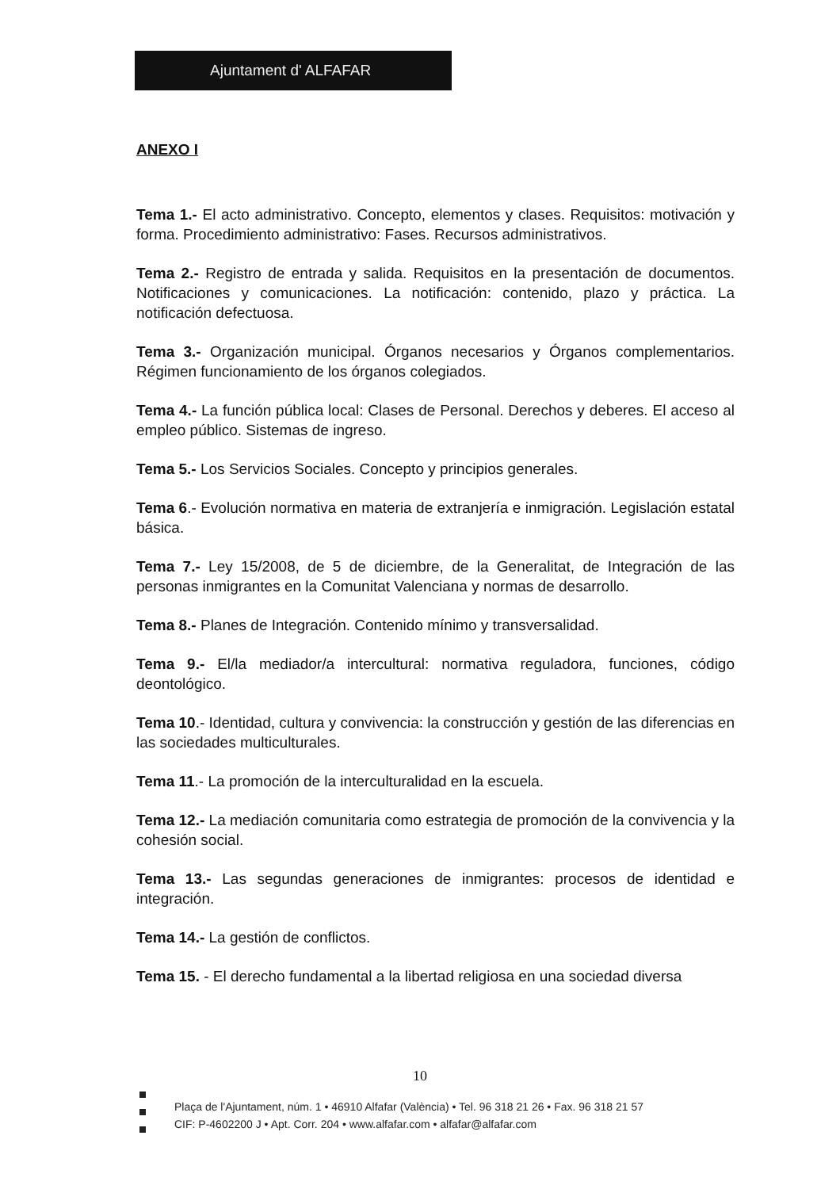Ajuntament d' ALFAFAR
ANEXO I
Tema 1.- El acto administrativo. Concepto, elementos y clases. Requisitos: motivación y forma. Procedimiento administrativo: Fases. Recursos administrativos.
Tema 2.- Registro de entrada y salida. Requisitos en la presentación de documentos. Notificaciones y comunicaciones. La notificación: contenido, plazo y práctica. La notificación defectuosa.
Tema 3.- Organización municipal. Órganos necesarios y Órganos complementarios. Régimen funcionamiento de los órganos colegiados.
Tema 4.- La función pública local: Clases de Personal. Derechos y deberes. El acceso al empleo público. Sistemas de ingreso.
Tema 5.- Los Servicios Sociales. Concepto y principios generales.
Tema 6.- Evolución normativa en materia de extranjería e inmigración. Legislación estatal básica.
Tema 7.- Ley 15/2008, de 5 de diciembre, de la Generalitat, de Integración de las personas inmigrantes en la Comunitat Valenciana y normas de desarrollo.
Tema 8.- Planes de Integración. Contenido mínimo y transversalidad.
Tema 9.- El/la mediador/a intercultural: normativa reguladora, funciones, código deontológico.
Tema 10.- Identidad, cultura y convivencia: la construcción y gestión de las diferencias en las sociedades multiculturales.
Tema 11.- La promoción de la interculturalidad en la escuela.
Tema 12.- La mediación comunitaria como estrategia de promoción de la convivencia y la cohesión social.
Tema 13.- Las segundas generaciones de inmigrantes: procesos de identidad e integración.
Tema 14.- La gestión de conflictos.
Tema 15. - El derecho fundamental a la libertad religiosa en una sociedad diversa
10
Plaça de l'Ajuntament, núm. 1 • 46910 Alfafar (València) • Tel. 96 318 21 26 • Fax. 96 318 21 57
CIF: P-4602200 J • Apt. Corr. 204 • www.alfafar.com • alfafar@alfafar.com